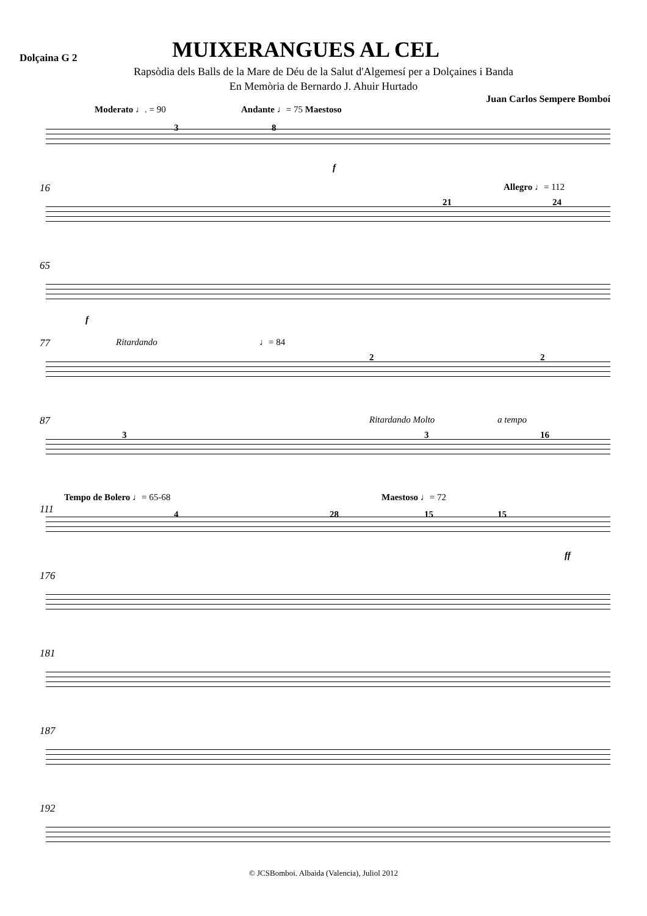Dolçaina G 2
MUIXERANGUES AL CEL
Rapsòdia dels Balls de la Mare de Déu de la Salut d'Algemesí per a Dolçaines i Banda
En Memòria de Bernardo J. Ahuir Hurtado
Juan Carlos Sempere Bomboí
Moderato ♩. = 90 Andante ♩= 75 Maestoso
3 8
f
16 Allegro ♩= 112
21 24
65
f
77 Ritardando ♩= 84
2 2
87 Ritardando Molto a tempo
3 3 16
Tempo de Bolero ♩= 65-68 Maestoso ♩= 72
111 4 28 15 15
ff
176
181
187
192
© JCSBomboi. Albaida (Valencia), Juliol 2012